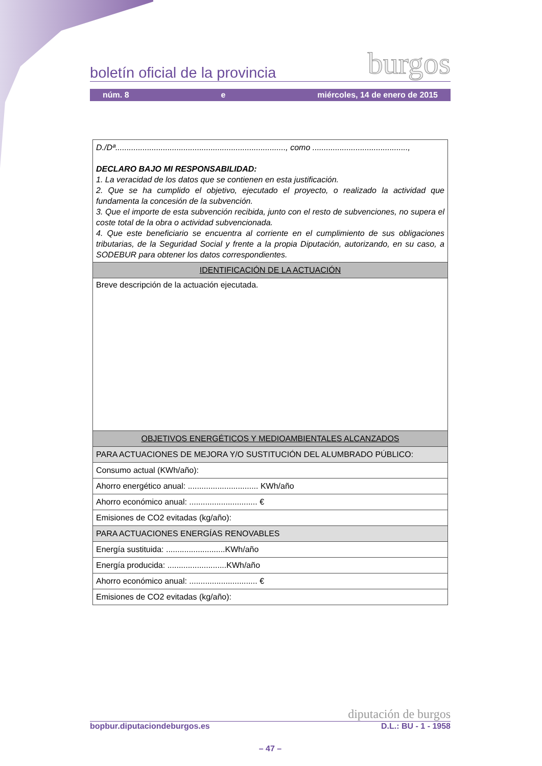boletín oficial de la provincia burgos
núm. 8 e miércoles, 14 de enero de 2015
| D./Dª..........................................................................., como .........................................., DECLARO BAJO MI RESPONSABILIDAD: 1. La veracidad de los datos que se contienen en esta justificación. 2. Que se ha cumplido el objetivo, ejecutado el proyecto, o realizado la actividad que fundamenta la concesión de la subvención. 3. Que el importe de esta subvención recibida, junto con el resto de subvenciones, no supera el coste total de la obra o actividad subvencionada. 4. Que este beneficiario se encuentra al corriente en el cumplimiento de sus obligaciones tributarias, de la Seguridad Social y frente a la propia Diputación, autorizando, en su caso, a SODEBUR para obtener los datos correspondientes. |
| IDENTIFICACIÓN DE LA ACTUACIÓN |
| Breve descripción de la actuación ejecutada. |
| OBJETIVOS ENERGÉTICOS Y MEDIOAMBIENTALES ALCANZADOS |
| PARA ACTUACIONES DE MEJORA Y/O SUSTITUCIÓN DEL ALUMBRADO PÚBLICO: |
| Consumo actual (KWh/año): |
| Ahorro energético anual: ............................... KWh/año |
| Ahorro económico anual: .............................. € |
| Emisiones de CO2 evitadas (kg/año): |
| PARA ACTUACIONES ENERGÍAS RENOVABLES |
| Energía sustituida: ..........................KWh/año |
| Energía producida: ..........................KWh/año |
| Ahorro económico anual: .............................. € |
| Emisiones de CO2 evitadas (kg/año): |
diputación de burgos
bopbur.diputaciondeburgos.es D.L.: BU - 1 - 1958
– 47 –